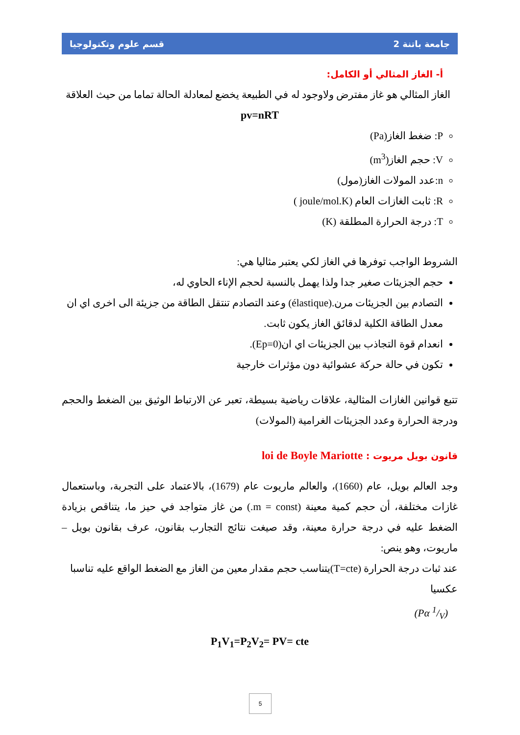جامعة باتنة 2 قسم علوم وتكنولوجيا
أ- الغاز المثالي أو الكامل:
الغاز المثالي هو غاز مفترض ولاوجود له في الطبيعة يخضع لمعادلة الحالة تماما من حيث العلاقة
pv=nRT
P: ضغط الغاز(Pa)
V: حجم الغاز(m<sup>3</sup>)
n:عدد المولات الغاز(مول)
R: ثابت الغازات العام (joule/mol.K )
T: درجة الحرارة المطلقة (K)
الشروط الواجب توفرها في الغاز لكي يعتبر مثاليا هي:
حجم الجزيئات صغير جدا ولذا يهمل بالنسبة لحجم الإناء الحاوي له،
التصادم بين الجزيئات مرن.(élastique) وعند التصادم تنتقل الطاقة من جزيئة الى اخرى اي ان معدل الطاقة الكلية لدقائق الغاز يكون ثابت.
انعدام قوة التجاذب بين الجزيئات اي ان(Ep=0).
تكون في حالة حركة عشوائية دون مؤثرات خارجية
تتبع قوانين الغازات المثالية، علاقات رياضية بسيطة، تعبر عن الارتباط الوثيق بين الضغط والحجم ودرجة الحرارة وعدد الجزيئات الغرامية (المولات)
قانون بويل مريوت : loi de Boyle Mariotte
وجد العالم بويل، عام (1660)، والعالم ماريوت عام (1679)، بالاعتماد على التجربة، وباستعمال غازات مختلفة، أن حجم كمية معينة (m = const.) من غاز متواجد في حيز ما، يتناقص بزيادة الضغط عليه في درجة حرارة معينة، وقد صيغت نتائج التجارب بقانون، عرف بقانون بويل –ماريوت، وهو ينص:
عند ثبات درجة الحرارة (T=cte)يتناسب حجم مقدار معين من الغاز مع الضغط الواقع عليه تناسبا عكسيا
(Pα 1/V)
P<sub>1</sub>V<sub>1</sub>=P<sub>2</sub>V<sub>2</sub>= PV= cte
5